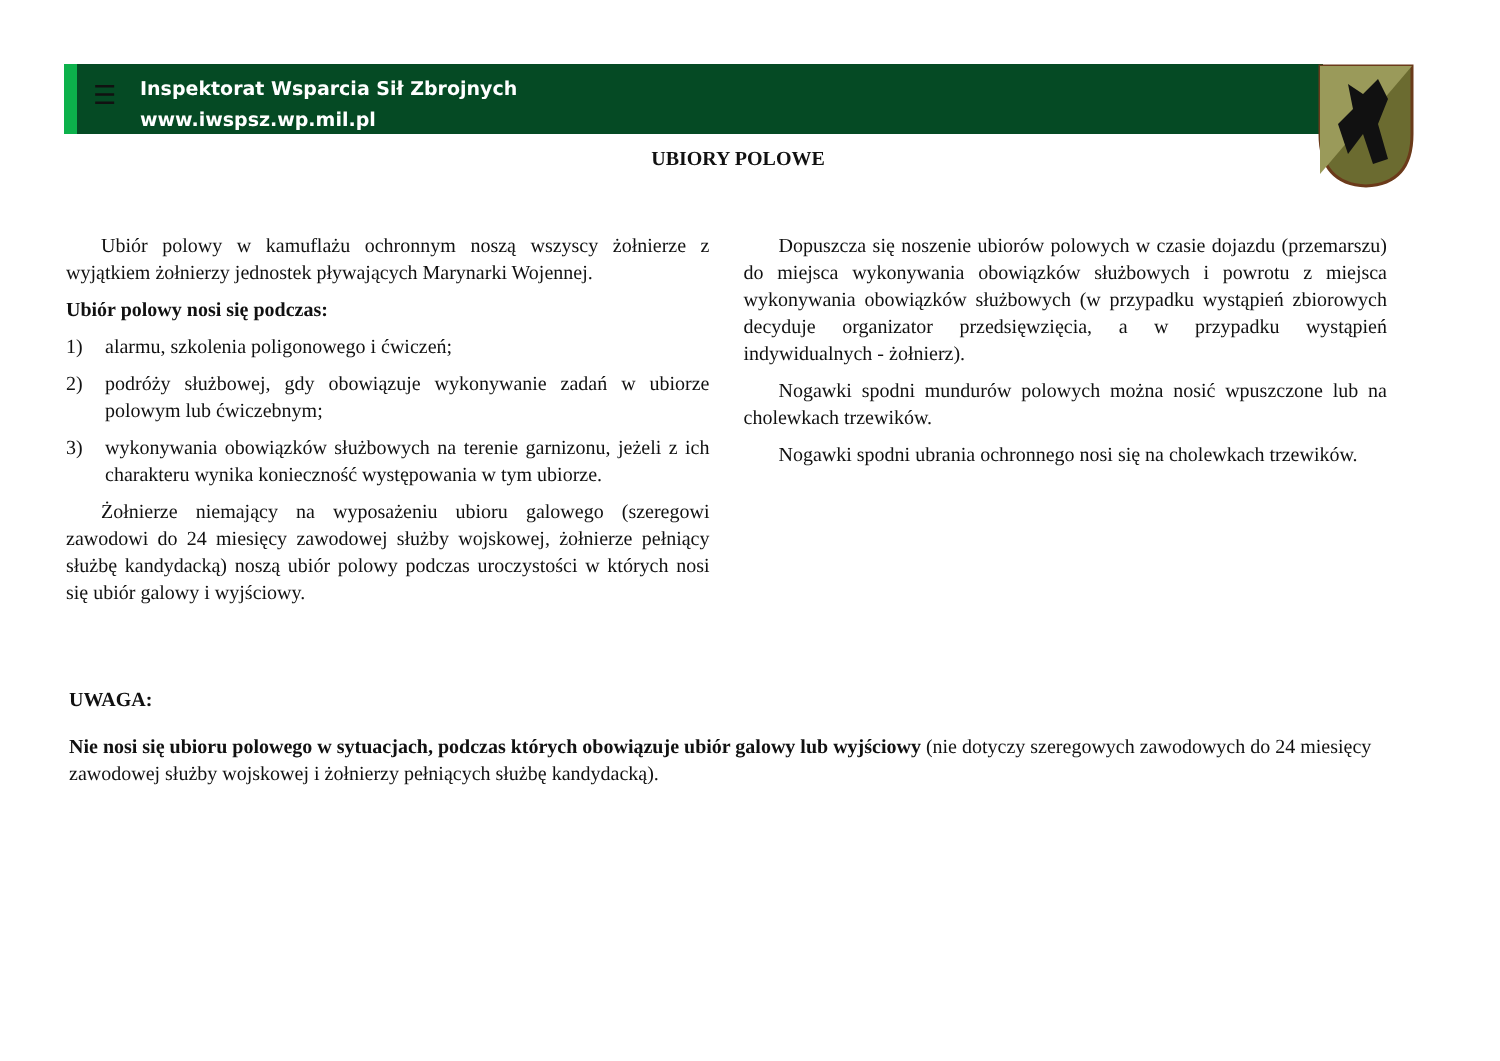☰
Inspektorat Wsparcia Sił Zbrojnych
www.iwspsz.wp.mil.pl
UBIORY POLOWE
Ubiór polowy w kamuflażu ochronnym noszą wszyscy żołnierze z wyjątkiem żołnierzy jednostek pływających Marynarki Wojennej.
Ubiór polowy nosi się podczas:
1) alarmu, szkolenia poligonowego i ćwiczeń;
2) podróży służbowej, gdy obowiązuje wykonywanie zadań w ubiorze polowym lub ćwiczebnym;
3) wykonywania obowiązków służbowych na terenie garnizonu, jeżeli z ich charakteru wynika konieczność występowania w tym ubiorze.
Żołnierze niemający na wyposażeniu ubioru galowego (szeregowi zawodowi do 24 miesięcy zawodowej służby wojskowej, żołnierze pełniący służbę kandydacką) noszą ubiór polowy podczas uroczystości w których nosi się ubiór galowy i wyjściowy.
Dopuszcza się noszenie ubiorów polowych w czasie dojazdu (przemarszu) do miejsca wykonywania obowiązków służbowych i powrotu z miejsca wykonywania obowiązków służbowych (w przypadku wystąpień zbiorowych decyduje organizator przedsięwzięcia, a w przypadku wystąpień indywidualnych - żołnierz).
Nogawki spodni mundurów polowych można nosić wpuszczone lub na cholewkach trzewików.
Nogawki spodni ubrania ochronnego nosi się na cholewkach trzewików.
UWAGA:
Nie nosi się ubioru polowego w sytuacjach, podczas których obowiązuje ubiór galowy lub wyjściowy (nie dotyczy szeregowych zawodowych do 24 miesięcy zawodowej służby wojskowej i żołnierzy pełniących służbę kandydacką).